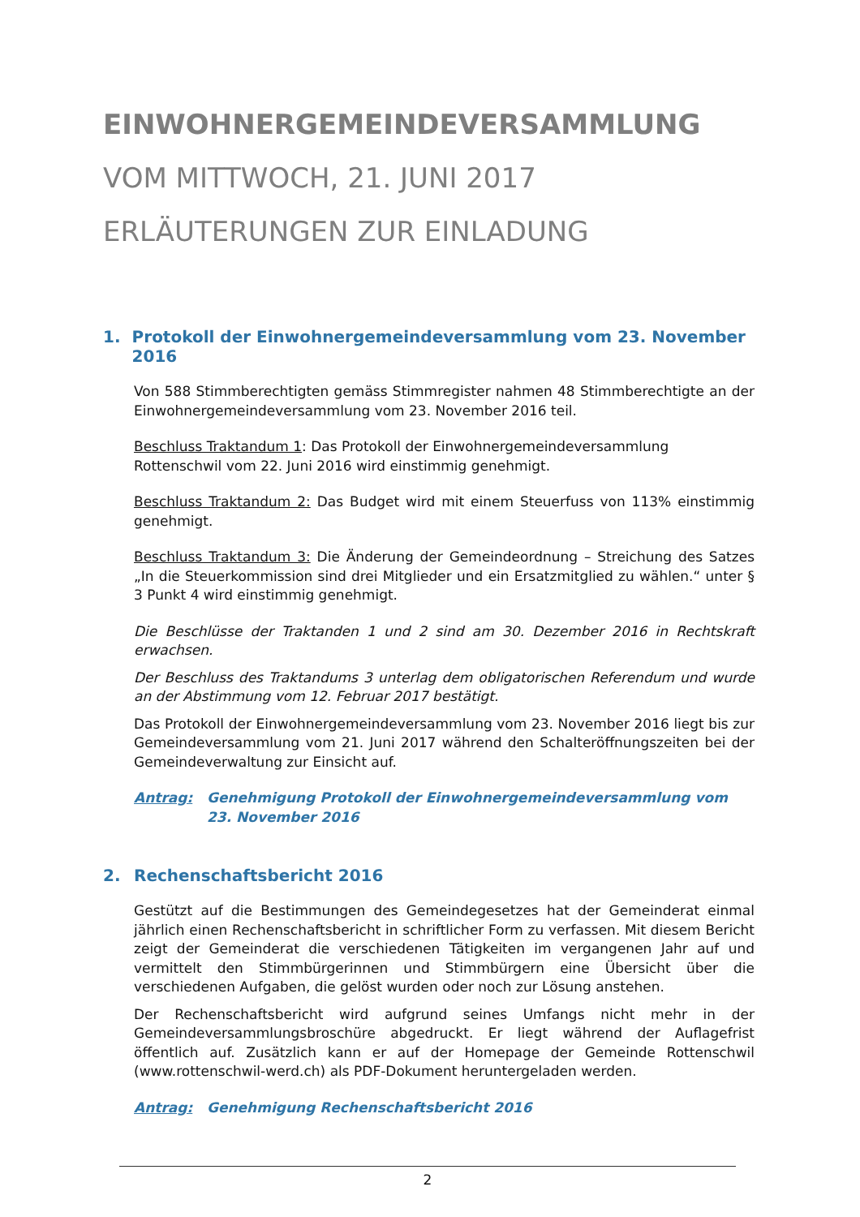EINWOHNERGEMEINDEVERSAMMLUNG
VOM MITTWOCH, 21. JUNI 2017
ERLÄUTERUNGEN ZUR EINLADUNG
1. Protokoll der Einwohnergemeindeversammlung vom 23. November 2016
Von 588 Stimmberechtigten gemäss Stimmregister nahmen 48 Stimmberechtigte an der Einwohnergemeindeversammlung vom 23. November 2016 teil.
Beschluss Traktandum 1: Das Protokoll der Einwohnergemeindeversammlung Rottenschwil vom 22. Juni 2016 wird einstimmig genehmigt.
Beschluss Traktandum 2: Das Budget wird mit einem Steuerfuss von 113% einstimmig genehmigt.
Beschluss Traktandum 3: Die Änderung der Gemeindeordnung – Streichung des Satzes „In die Steuerkommission sind drei Mitglieder und ein Ersatzmitglied zu wählen.“ unter § 3 Punkt 4 wird einstimmig genehmigt.
Die Beschlüsse der Traktanden 1 und 2 sind am 30. Dezember 2016 in Rechtskraft erwachsen.
Der Beschluss des Traktandums 3 unterlag dem obligatorischen Referendum und wurde an der Abstimmung vom 12. Februar 2017 bestätigt.
Das Protokoll der Einwohnergemeindeversammlung vom 23. November 2016 liegt bis zur Gemeindeversammlung vom 21. Juni 2017 während den Schalteröffnungszeiten bei der Gemeindeverwaltung zur Einsicht auf.
Antrag: Genehmigung Protokoll der Einwohnergemeindeversammlung vom 23. November 2016
2. Rechenschaftsbericht 2016
Gestützt auf die Bestimmungen des Gemeindegesetzes hat der Gemeinderat einmal jährlich einen Rechenschaftsbericht in schriftlicher Form zu verfassen. Mit diesem Bericht zeigt der Gemeinderat die verschiedenen Tätigkeiten im vergangenen Jahr auf und vermittelt den Stimmbürgerinnen und Stimmbürgern eine Übersicht über die verschiedenen Aufgaben, die gelöst wurden oder noch zur Lösung anstehen.
Der Rechenschaftsbericht wird aufgrund seines Umfangs nicht mehr in der Gemeindeversammlungsbroschüre abgedruckt. Er liegt während der Auflagefrist öffentlich auf. Zusätzlich kann er auf der Homepage der Gemeinde Rottenschwil (www.rottenschwil-werd.ch) als PDF-Dokument heruntergeladen werden.
Antrag: Genehmigung Rechenschaftsbericht 2016
2